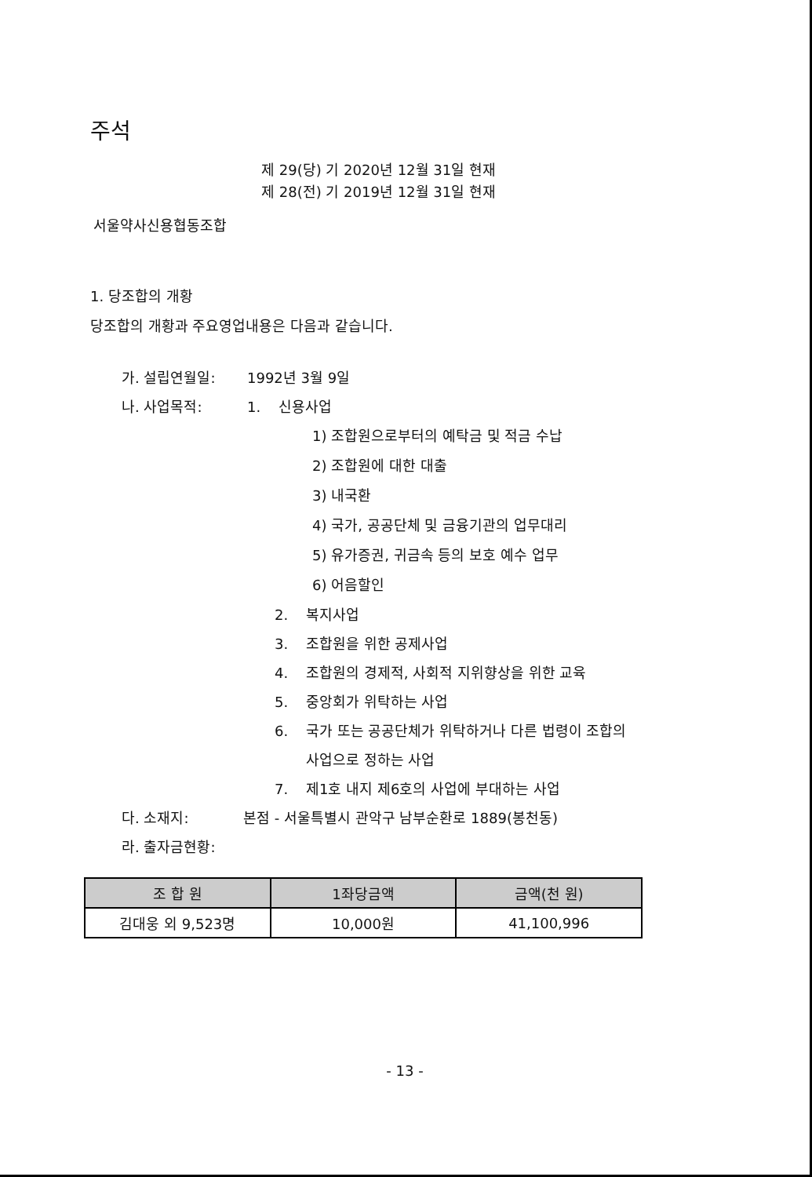주석
제 29(당) 기 2020년 12월 31일 현재
제 28(전) 기 2019년 12월 31일 현재
서울약사신용협동조합
1. 당조합의 개황
당조합의 개황과 주요영업내용은 다음과 같습니다.
가. 설립연월일: 1992년 3월 9일
나. 사업목적: 1. 신용사업
1) 조합원으로부터의 예탁금 및 적금 수납
2) 조합원에 대한 대출
3) 내국환
4) 국가, 공공단체 및 금융기관의 업무대리
5) 유가증권, 귀금속 등의 보호 예수 업무
6) 어음할인
2. 복지사업
3. 조합원을 위한 공제사업
4. 조합원의 경제적, 사회적 지위향상을 위한 교육
5. 중앙회가 위탁하는 사업
6. 국가 또는 공공단체가 위탁하거나 다른 법령이 조합의
사업으로 정하는 사업
7. 제1호 내지 제6호의 사업에 부대하는 사업
다. 소재지: 본점 - 서울특별시 관악구 남부순환로 1889(봉천동)
라. 출자금현황:
| 조 합 원 | 1좌당금액 | 금액(천 원) |
| --- | --- | --- |
| 김대웅 외 9,523명 | 10,000원 | 41,100,996 |
- 13 -